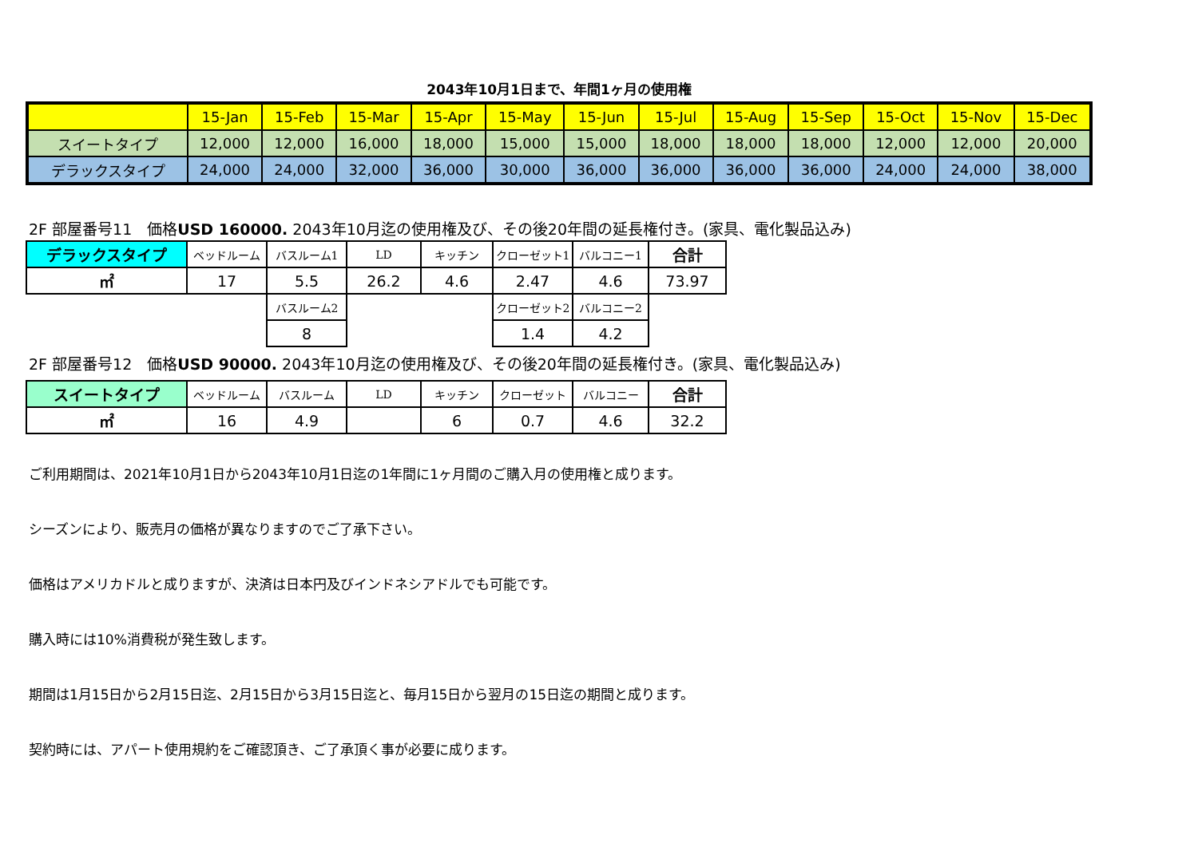2043年10月1日まで、年間1ヶ月の使用権
| | 15-Jan | 15-Feb | 15-Mar | 15-Apr | 15-May | 15-Jun | 15-Jul | 15-Aug | 15-Sep | 15-Oct | 15-Nov | 15-Dec |
| スイートタイプ | 12,000 | 12,000 | 16,000 | 18,000 | 15,000 | 15,000 | 18,000 | 18,000 | 18,000 | 12,000 | 12,000 | 20,000 |
| デラックスタイプ | 24,000 | 24,000 | 32,000 | 36,000 | 30,000 | 36,000 | 36,000 | 36,000 | 36,000 | 24,000 | 24,000 | 38,000 |
2F 部屋番号11　価格USD 160000. 2043年10月迄の使用権及び、その後20年間の延長権付き。(家具、電化製品込み)
| デラックスタイプ | ベッドルーム | バスルーム1 | LD | キッチン | クローゼット1 | バルコニー1 | 合計 |
| ㎡ | 17 | 5.5 | 26.2 | 4.6 | 2.47 | 4.6 | 73.97 |
| | | バスルーム2 | | | クローゼット2 | バルコニー2 | |
| | | 8 | | | 1.4 | 4.2 | |
2F 部屋番号12　価格USD 90000. 2043年10月迄の使用権及び、その後20年間の延長権付き。(家具、電化製品込み)
| スイートタイプ | ベッドルーム | バスルーム | LD | キッチン | クローゼット | バルコニー | 合計 |
| ㎡ | 16 | 4.9 | | 6 | 0.7 | 4.6 | 32.2 |
ご利用期間は、2021年10月1日から2043年10月1日迄の1年間に1ヶ月間のご購入月の使用権と成ります。
シーズンにより、販売月の価格が異なりますのでご了承下さい。
価格はアメリカドルと成りますが、決済は日本円及びインドネシアドルでも可能です。
購入時には10%消費税が発生致します。
期間は1月15日から2月15日迄、2月15日から3月15日迄と、毎月15日から翌月の15日迄の期間と成ります。
契約時には、アパート使用規約をご確認頂き、ご了承頂く事が必要に成ります。